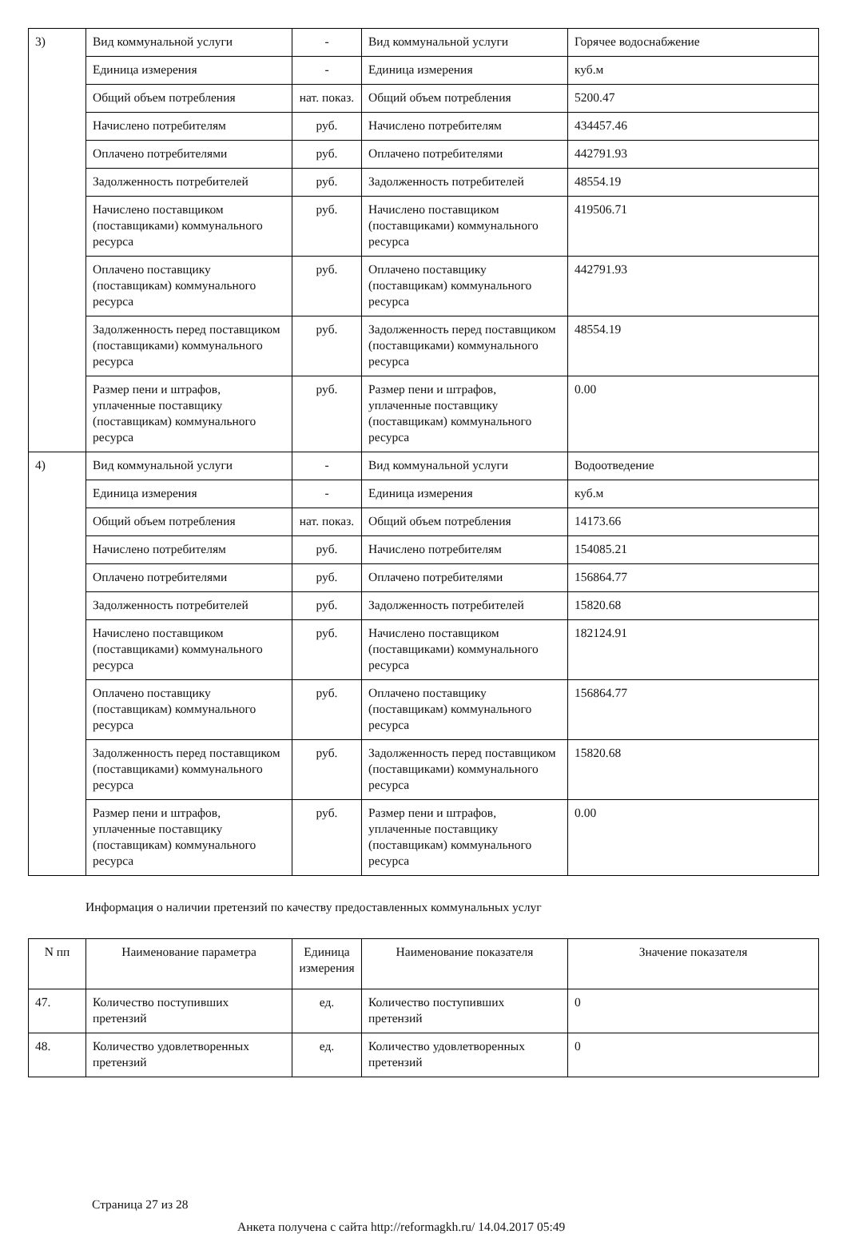| 3) | Вид коммунальной услуги | - | Вид коммунальной услуги | Горячее водоснабжение |
| | Единица измерения | - | Единица измерения | куб.м |
| | Общий объем потребления | нат. показ. | Общий объем потребления | 5200.47 |
| | Начислено потребителям | руб. | Начислено потребителям | 434457.46 |
| | Оплачено потребителями | руб. | Оплачено потребителями | 442791.93 |
| | Задолженность потребителей | руб. | Задолженность потребителей | 48554.19 |
| | Начислено поставщиком (поставщиками) коммунального ресурса | руб. | Начислено поставщиком (поставщиками) коммунального ресурса | 419506.71 |
| | Оплачено поставщику (поставщикам) коммунального ресурса | руб. | Оплачено поставщику (поставщикам) коммунального ресурса | 442791.93 |
| | Задолженность перед поставщиком (поставщиками) коммунального ресурса | руб. | Задолженность перед поставщиком (поставщиками) коммунального ресурса | 48554.19 |
| | Размер пени и штрафов, уплаченные поставщику (поставщикам) коммунального ресурса | руб. | Размер пени и штрафов, уплаченные поставщику (поставщикам) коммунального ресурса | 0.00 |
| 4) | Вид коммунальной услуги | - | Вид коммунальной услуги | Водоотведение |
| | Единица измерения | - | Единица измерения | куб.м |
| | Общий объем потребления | нат. показ. | Общий объем потребления | 14173.66 |
| | Начислено потребителям | руб. | Начислено потребителям | 154085.21 |
| | Оплачено потребителями | руб. | Оплачено потребителями | 156864.77 |
| | Задолженность потребителей | руб. | Задолженность потребителей | 15820.68 |
| | Начислено поставщиком (поставщиками) коммунального ресурса | руб. | Начислено поставщиком (поставщиками) коммунального ресурса | 182124.91 |
| | Оплачено поставщику (поставщикам) коммунального ресурса | руб. | Оплачено поставщику (поставщикам) коммунального ресурса | 156864.77 |
| | Задолженность перед поставщиком (поставщиками) коммунального ресурса | руб. | Задолженность перед поставщиком (поставщиками) коммунального ресурса | 15820.68 |
| | Размер пени и штрафов, уплаченные поставщику (поставщикам) коммунального ресурса | руб. | Размер пени и штрафов, уплаченные поставщику (поставщикам) коммунального ресурса | 0.00 |
Информация о наличии претензий по качеству предоставленных коммунальных услуг
| N пп | Наименование параметра | Единица измерения | Наименование показателя | Значение показателя |
| --- | --- | --- | --- | --- |
| 47. | Количество поступивших претензий | ед. | Количество поступивших претензий | 0 |
| 48. | Количество удовлетворенных претензий | ед. | Количество удовлетворенных претензий | 0 |
Страница 27 из 28
Анкета получена с сайта http://reformagkh.ru/ 14.04.2017 05:49